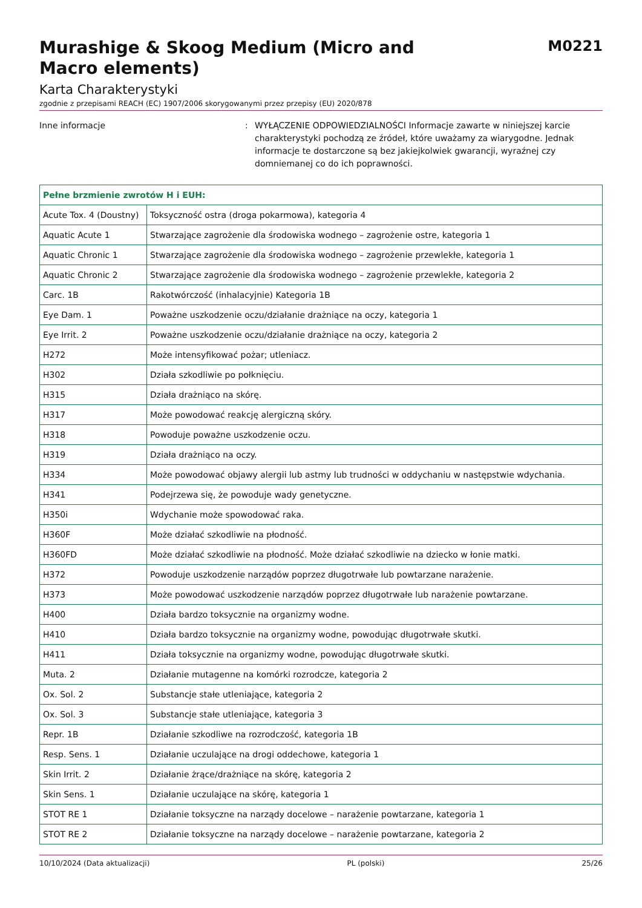Murashige & Skoog Medium (Micro and
Macro elements)
M0221
Karta Charakterystyki
zgodnie z przepisami REACH (EC) 1907/2006 skorygowanymi przez przepisy (EU) 2020/878
Inne informacje : WYŁĄCZENIE ODPOWIEDZIALNOŚCI Informacje zawarte w niniejszej karcie charakterystyki pochodzą ze źródeł, które uważamy za wiarygodne. Jednak informacje te dostarczone są bez jakiejkolwiek gwarancji, wyraźnej czy domniemanej co do ich poprawności.
| Pełne brzmienie zwrotów H i EUH: | |
| --- | --- |
| Acute Tox. 4 (Doustny) | Toksyczność ostra (droga pokarmowa), kategoria 4 |
| Aquatic Acute 1 | Stwarzające zagrożenie dla środowiska wodnego – zagrożenie ostre, kategoria 1 |
| Aquatic Chronic 1 | Stwarzające zagrożenie dla środowiska wodnego – zagrożenie przewlekłe, kategoria 1 |
| Aquatic Chronic 2 | Stwarzające zagrożenie dla środowiska wodnego – zagrożenie przewlekłe, kategoria 2 |
| Carc. 1B | Rakotwórczość (inhalacyjnie) Kategoria 1B |
| Eye Dam. 1 | Poważne uszkodzenie oczu/działanie drażniące na oczy, kategoria 1 |
| Eye Irrit. 2 | Poważne uszkodzenie oczu/działanie drażniące na oczy, kategoria 2 |
| H272 | Może intensyfikować pożar; utleniacz. |
| H302 | Działa szkodliwie po połknięciu. |
| H315 | Działa drażniąco na skórę. |
| H317 | Może powodować reakcję alergiczną skóry. |
| H318 | Powoduje poważne uszkodzenie oczu. |
| H319 | Działa drażniąco na oczy. |
| H334 | Może powodować objawy alergii lub astmy lub trudności w oddychaniu w następstwie wdychania. |
| H341 | Podejrzewa się, że powoduje wady genetyczne. |
| H350i | Wdychanie może spowodować raka. |
| H360F | Może działać szkodliwie na płodność. |
| H360FD | Może działać szkodliwie na płodność. Może działać szkodliwie na dziecko w łonie matki. |
| H372 | Powoduje uszkodzenie narządów poprzez długotrwałe lub powtarzane narażenie. |
| H373 | Może powodować uszkodzenie narządów poprzez długotrwałe lub narażenie powtarzane. |
| H400 | Działa bardzo toksycznie na organizmy wodne. |
| H410 | Działa bardzo toksycznie na organizmy wodne, powodując długotrwałe skutki. |
| H411 | Działa toksycznie na organizmy wodne, powodując długotrwałe skutki. |
| Muta. 2 | Działanie mutagenne na komórki rozrodcze, kategoria 2 |
| Ox. Sol. 2 | Substancje stałe utleniające, kategoria 2 |
| Ox. Sol. 3 | Substancje stałe utleniające, kategoria 3 |
| Repr. 1B | Działanie szkodliwe na rozrodczość, kategoria 1B |
| Resp. Sens. 1 | Działanie uczulające na drogi oddechowe, kategoria 1 |
| Skin Irrit. 2 | Działanie żrące/drażniące na skórę, kategoria 2 |
| Skin Sens. 1 | Działanie uczulające na skórę, kategoria 1 |
| STOT RE 1 | Działanie toksyczne na narządy docelowe – narażenie powtarzane, kategoria 1 |
| STOT RE 2 | Działanie toksyczne na narządy docelowe – narażenie powtarzane, kategoria 2 |
10/10/2024 (Data aktualizacji) PL (polski) 25/26